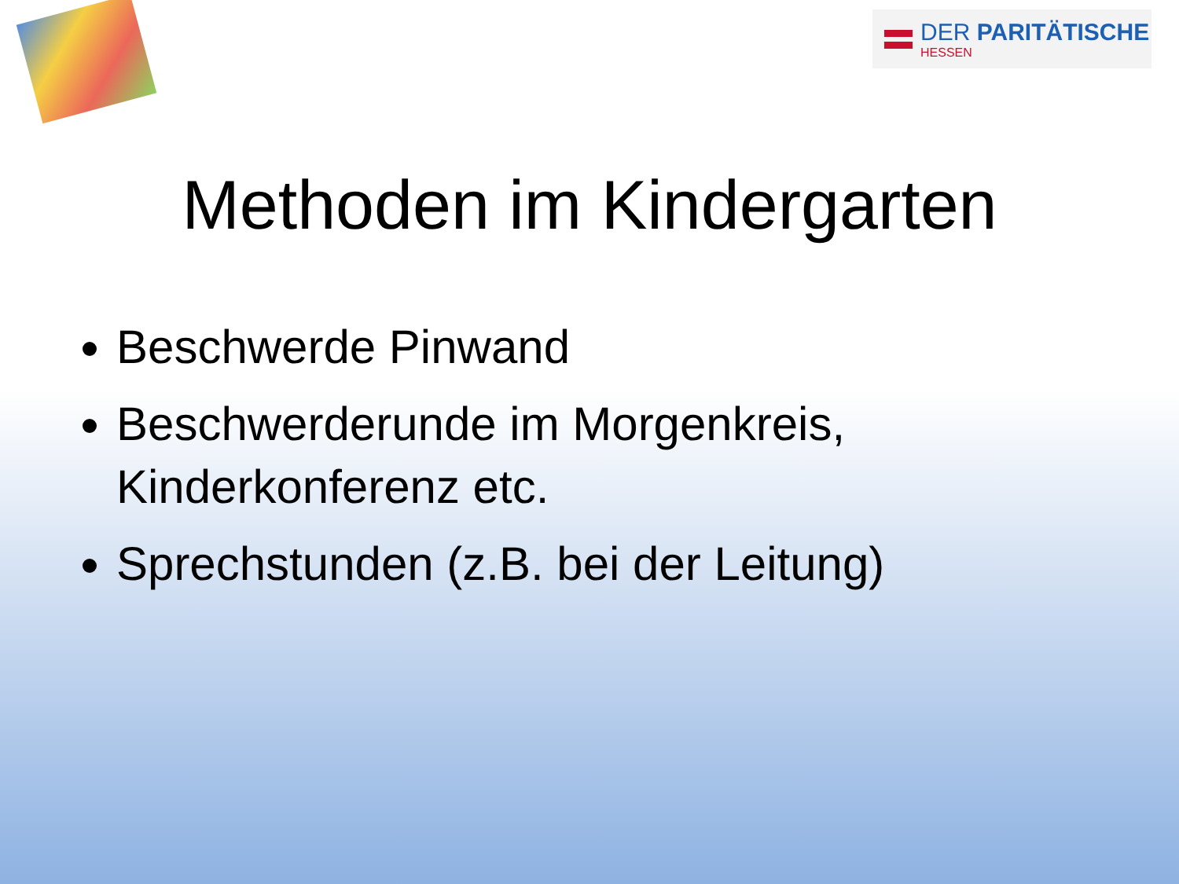DER PARITÄTISCHE
HESSEN
Methoden im Kindergarten
Beschwerde Pinwand
Beschwerderunde im Morgenkreis, Kinderkonferenz etc.
Sprechstunden (z.B. bei der Leitung)